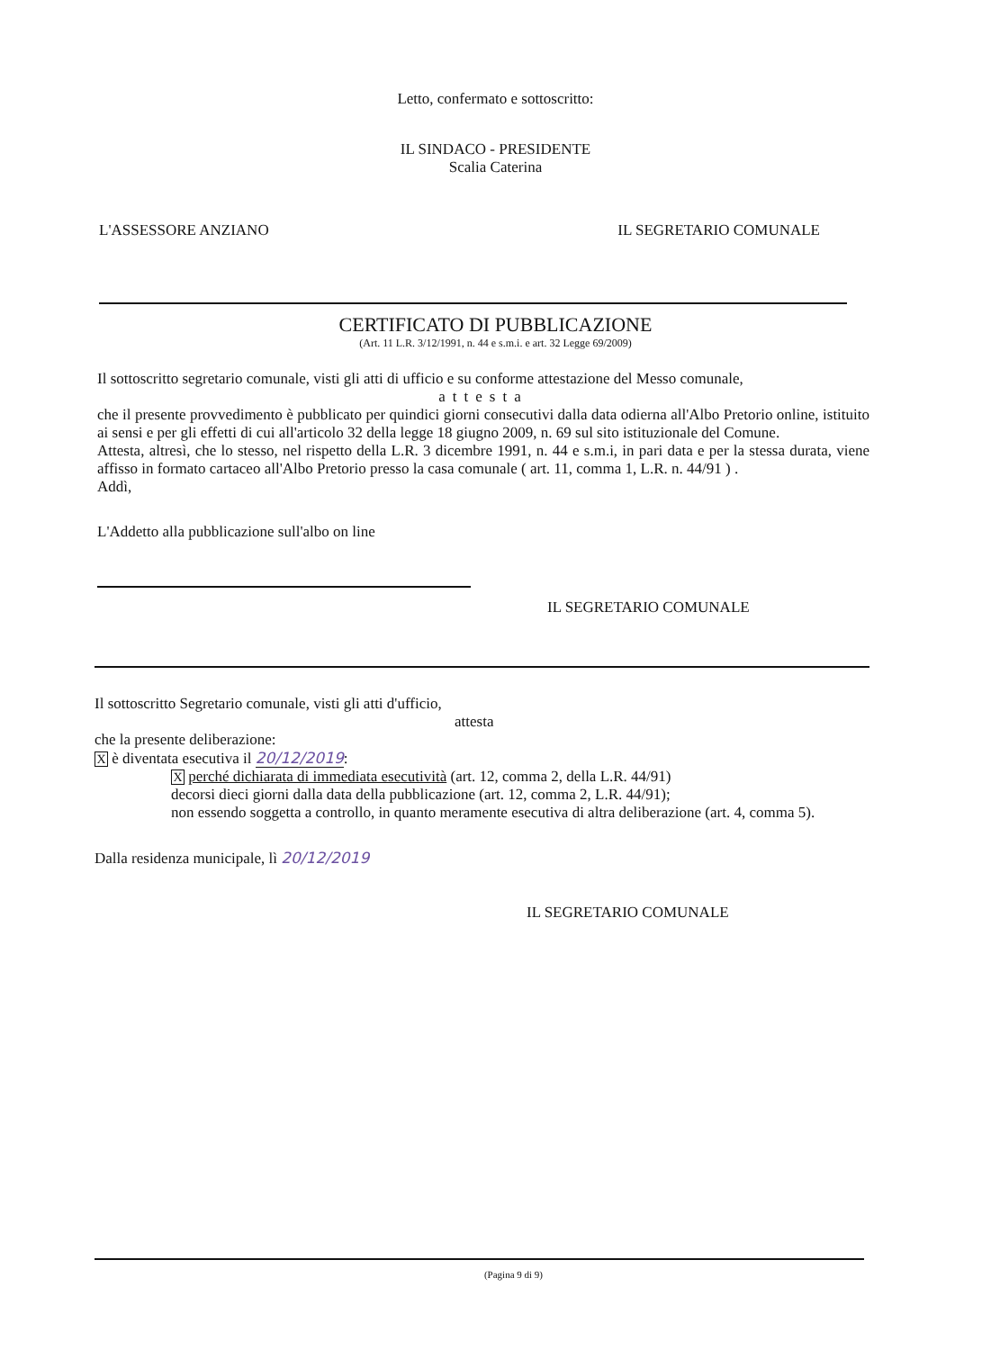Letto, confermato e sottoscritto:
IL SINDACO - PRESIDENTE
Scalia Caterina
L'ASSESSORE ANZIANO IL SEGRETARIO COMUNALE
CERTIFICATO DI PUBBLICAZIONE
(Art. 11 L.R. 3/12/1991, n. 44 e s.m.i. e art. 32 Legge 69/2009)
Il sottoscritto segretario comunale, visti gli atti di ufficio e su conforme attestazione del Messo comunale,
attesta
che il presente provvedimento è pubblicato per quindici giorni consecutivi dalla data odierna all'Albo Pretorio online, istituito ai sensi e per gli effetti di cui all'articolo 32 della legge 18 giugno 2009, n. 69 sul sito istituzionale del Comune.
Attesta, altresì, che lo stesso, nel rispetto della L.R. 3 dicembre 1991, n. 44 e s.m.i, in pari data e per la stessa durata, viene affisso in formato cartaceo all'Albo Pretorio presso la casa comunale ( art. 11, comma 1, L.R. n. 44/91 ) .
Addì,
L'Addetto alla pubblicazione sull'albo on line
IL SEGRETARIO COMUNALE
Il sottoscritto Segretario comunale, visti gli atti d'ufficio,
attesta
che la presente deliberazione:
X è diventata esecutiva il 20/12/2019:
X perché dichiarata di immediata esecutività (art. 12, comma 2, della L.R. 44/91)
decorsi dieci giorni dalla data della pubblicazione (art. 12, comma 2, L.R. 44/91);
non essendo soggetta a controllo, in quanto meramente esecutiva di altra deliberazione (art. 4, comma 5).
Dalla residenza municipale, lì 20/12/2019
IL SEGRETARIO COMUNALE
(Pagina 9 di 9)